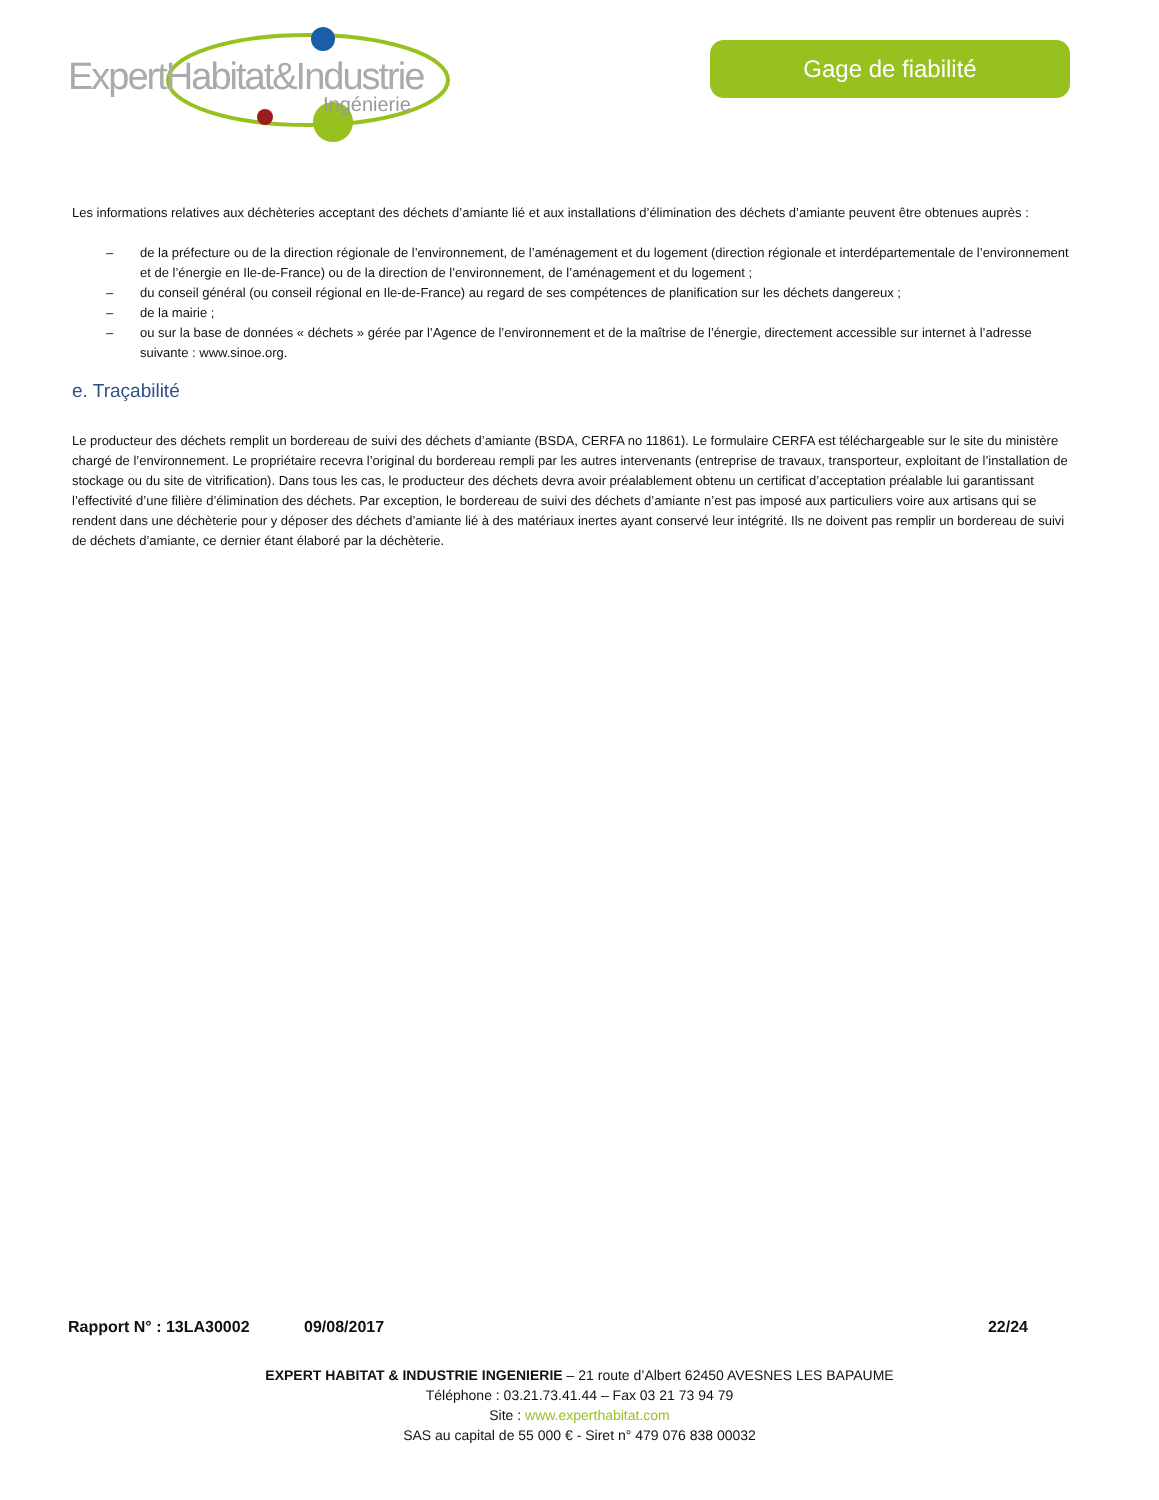ExpertHabitat&Industrie
Ingénierie
Gage de fiabilité
Les informations relatives aux déchèteries acceptant des déchets d’amiante lié et aux installations d’élimination des déchets d’amiante peuvent être obtenues auprès :
– de la préfecture ou de la direction régionale de l’environnement, de l’aménagement et du logement (direction régionale et interdépartementale de l’environnement et de l’énergie en Ile-de-France) ou de la direction de l’environnement, de l’aménagement et du logement ;
– du conseil général (ou conseil régional en Ile-de-France) au regard de ses compétences de planification sur les déchets dangereux ;
– de la mairie ;
– ou sur la base de données « déchets » gérée par l’Agence de l’environnement et de la maîtrise de l’énergie, directement accessible sur internet à l’adresse suivante : www.sinoe.org.
e. Traçabilité
Le producteur des déchets remplit un bordereau de suivi des déchets d’amiante (BSDA, CERFA no 11861). Le formulaire CERFA est téléchargeable sur le site du ministère chargé de l’environnement. Le propriétaire recevra l’original du bordereau rempli par les autres intervenants (entreprise de travaux, transporteur, exploitant de l’installation de stockage ou du site de vitrification). Dans tous les cas, le producteur des déchets devra avoir préalablement obtenu un certificat d’acceptation préalable lui garantissant l’effectivité d’une filière d’élimination des déchets. Par exception, le bordereau de suivi des déchets d’amiante n’est pas imposé aux particuliers voire aux artisans qui se rendent dans une déchèterie pour y déposer des déchets d’amiante lié à des matériaux inertes ayant conservé leur intégrité. Ils ne doivent pas remplir un bordereau de suivi de déchets d’amiante, ce dernier étant élaboré par la déchèterie.
Rapport N° : 13LA30002 09/08/2017 22/24
EXPERT HABITAT & INDUSTRIE INGENIERIE – 21 route d’Albert 62450 AVESNES LES BAPAUME
Téléphone : 03.21.73.41.44 – Fax 03 21 73 94 79
Site : www.experthabitat.com
SAS au capital de 55 000 € - Siret n° 479 076 838 00032